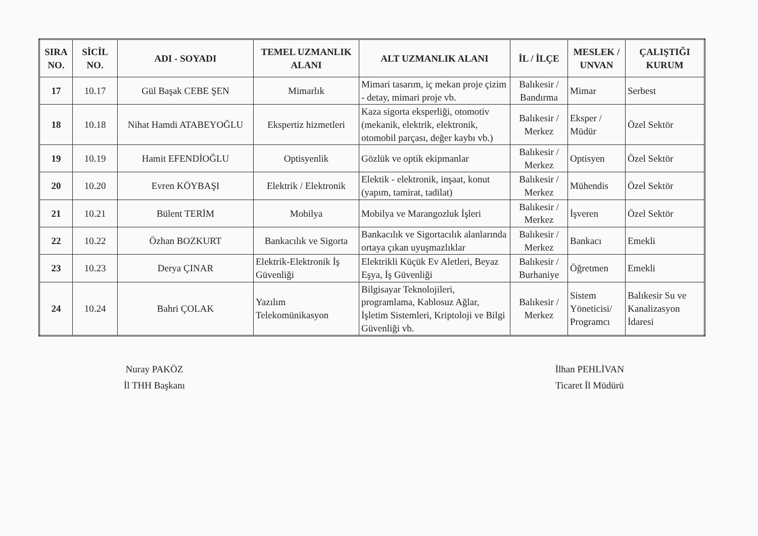| SIRA NO. | SİCİL NO. | ADI - SOYADI | TEMEL UZMANLIK ALANI | ALT UZMANLIK ALANI | İL / İLÇE | MESLEK / UNVAN | ÇALIŞTIĞI KURUM |
| --- | --- | --- | --- | --- | --- | --- | --- |
| 17 | 10.17 | Gül Başak CEBE ŞEN | Mimarlık | Mimari tasarım, iç mekan proje çizim - detay, mimari proje vb. | Balıkesir / Bandırma | Mimar | Serbest |
| 18 | 10.18 | Nihat Hamdi ATABEYOĞLU | Ekspertiz hizmetleri | Kaza sigorta eksperliği, otomotiv (mekanik, elektrik, elektronik, otomobil parçası, değer kaybı vb.) | Balıkesir / Merkez | Eksper / Müdür | Özel Sektör |
| 19 | 10.19 | Hamit EFENDİOĞLU | Optisyenlik | Gözlük ve optik ekipmanlar | Balıkesir / Merkez | Optisyen | Özel Sektör |
| 20 | 10.20 | Evren KÖYBAŞI | Elektrik / Elektronik | Elektik - elektronik, inşaat, konut (yapım, tamirat, tadilat) | Balıkesir / Merkez | Mühendis | Özel Sektör |
| 21 | 10.21 | Bülent TERİM | Mobilya | Mobilya ve Marangozluk İşleri | Balıkesir / Merkez | İşveren | Özel Sektör |
| 22 | 10.22 | Özhan BOZKURT | Bankacılık ve Sigorta | Bankacılık ve Sigortacılık alanlarında ortaya çıkan uyuşmazlıklar | Balıkesir / Merkez | Bankacı | Emekli |
| 23 | 10.23 | Derya ÇINAR | Elektrik-Elektronik İş Güvenliği | Elektrikli Küçük Ev Aletleri, Beyaz Eşya, İş Güvenliği | Balıkesir / Burhaniye | Öğretmen | Emekli |
| 24 | 10.24 | Bahri ÇOLAK | Yazılım Telekomünikasyon | Bilgisayar Teknolojileri, programlama, Kablosuz Ağlar, İşletim Sistemleri, Kriptoloji ve Bilgi Güvenliği vb. | Balıkesir / Merkez | Sistem Yöneticisi/ Programcı | Balıkesir Su ve Kanalizasyon İdaresi |
Nuray PAKÖZ
İl THH Başkanı
İlhan PEHLİVAN
Ticaret İl Müdürü